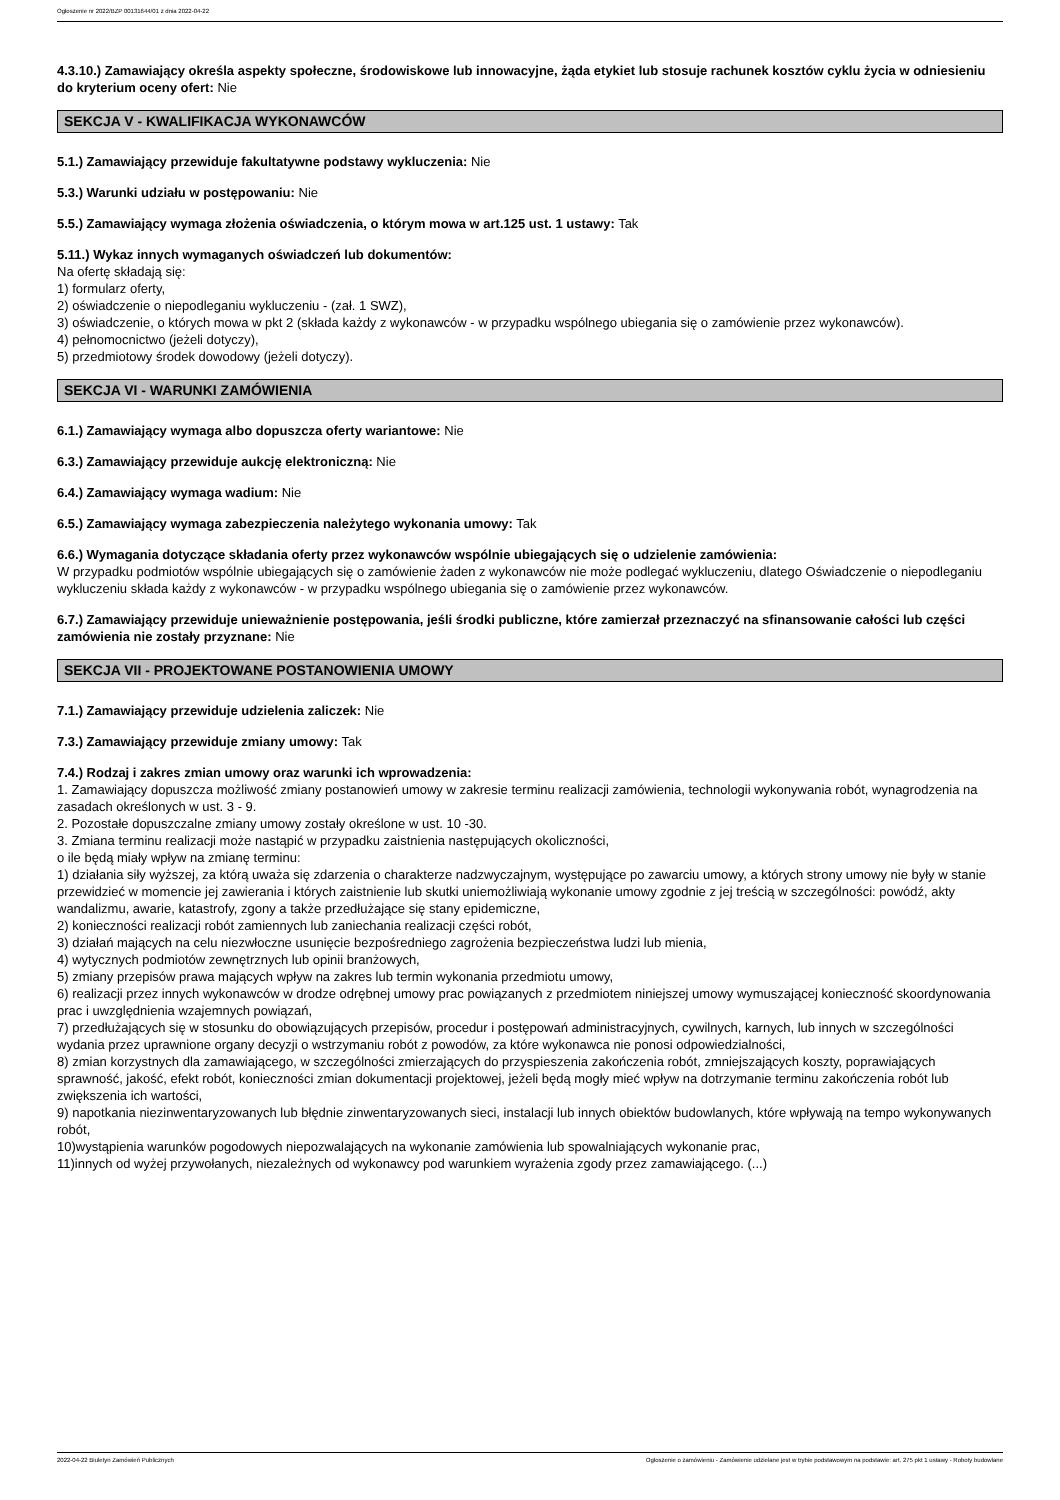Ogłoszenie nr 2022/BZP 00131644/01 z dnia 2022-04-22
4.3.10.) Zamawiający określa aspekty społeczne, środowiskowe lub innowacyjne, żąda etykiet lub stosuje rachunek kosztów cyklu życia w odniesieniu do kryterium oceny ofert: Nie
SEKCJA V - KWALIFIKACJA WYKONAWCÓW
5.1.) Zamawiający przewiduje fakultatywne podstawy wykluczenia: Nie
5.3.) Warunki udziału w postępowaniu: Nie
5.5.) Zamawiający wymaga złożenia oświadczenia, o którym mowa w art.125 ust. 1 ustawy: Tak
5.11.) Wykaz innych wymaganych oświadczeń lub dokumentów:
Na ofertę składają się:
1) formularz oferty,
2) oświadczenie o niepodleganiu wykluczeniu - (zał. 1 SWZ),
3) oświadczenie, o których mowa w pkt 2 (składa każdy z wykonawców - w przypadku wspólnego ubiegania się o zamówienie przez wykonawców).
4) pełnomocnictwo (jeżeli dotyczy),
5) przedmiotowy środek dowodowy (jeżeli dotyczy).
SEKCJA VI - WARUNKI ZAMÓWIENIA
6.1.) Zamawiający wymaga albo dopuszcza oferty wariantowe: Nie
6.3.) Zamawiający przewiduje aukcję elektroniczną: Nie
6.4.) Zamawiający wymaga wadium: Nie
6.5.) Zamawiający wymaga zabezpieczenia należytego wykonania umowy: Tak
6.6.) Wymagania dotyczące składania oferty przez wykonawców wspólnie ubiegających się o udzielenie zamówienia:
W przypadku podmiotów wspólnie ubiegających się o zamówienie żaden z wykonawców nie może podlegać wykluczeniu, dlatego Oświadczenie o niepodleganiu wykluczeniu składa każdy z wykonawców - w przypadku wspólnego ubiegania się o zamówienie przez wykonawców.
6.7.) Zamawiający przewiduje unieważnienie postępowania, jeśli środki publiczne, które zamierzał przeznaczyć na sfinansowanie całości lub części zamówienia nie zostały przyznane: Nie
SEKCJA VII - PROJEKTOWANE POSTANOWIENIA UMOWY
7.1.) Zamawiający przewiduje udzielenia zaliczek: Nie
7.3.) Zamawiający przewiduje zmiany umowy: Tak
7.4.) Rodzaj i zakres zmian umowy oraz warunki ich wprowadzenia:
1. Zamawiający dopuszcza możliwość zmiany postanowień umowy w zakresie terminu realizacji zamówienia, technologii wykonywania robót, wynagrodzenia na zasadach określonych w ust. 3 - 9.
2. Pozostałe dopuszczalne zmiany umowy zostały określone w ust. 10 -30.
3. Zmiana terminu realizacji może nastąpić w przypadku zaistnienia następujących okoliczności,
o ile będą miały wpływ na zmianę terminu:
1) działania siły wyższej, za którą uważa się zdarzenia o charakterze nadzwyczajnym, występujące po zawarciu umowy, a których strony umowy nie były w stanie przewidzieć w momencie jej zawierania i których zaistnienie lub skutki uniemożliwiają wykonanie umowy zgodnie z jej treścią w szczególności: powódź, akty wandalizmu, awarie, katastrofy, zgony a także przedłużające się stany epidemiczne,
2) konieczności realizacji robót zamiennych lub zaniechania realizacji części robót,
3) działań mających na celu niezwłoczne usunięcie bezpośredniego zagrożenia bezpieczeństwa ludzi lub mienia,
4) wytycznych podmiotów zewnętrznych lub opinii branżowych,
5) zmiany przepisów prawa mających wpływ na zakres lub termin wykonania przedmiotu umowy,
6) realizacji przez innych wykonawców w drodze odrębnej umowy prac powiązanych z przedmiotem niniejszej umowy wymuszającej konieczność skoordynowania prac i uwzględnienia wzajemnych powiązań,
7) przedłużających się w stosunku do obowiązujących przepisów, procedur i postępowań administracyjnych, cywilnych, karnych, lub innych w szczególności wydania przez uprawnione organy decyzji o wstrzymaniu robót z powodów, za które wykonawca nie ponosi odpowiedzialności,
8) zmian korzystnych dla zamawiającego, w szczególności zmierzających do przyspieszenia zakończenia robót, zmniejszających koszty, poprawiających sprawność, jakość, efekt robót, konieczności zmian dokumentacji projektowej, jeżeli będą mogły mieć wpływ na dotrzymanie terminu zakończenia robót lub zwiększenia ich wartości,
9) napotkania niezinwentaryzowanych lub błędnie zinwentaryzowanych sieci, instalacji lub innych obiektów budowlanych, które wpływają na tempo wykonywanych robót,
10)wystąpienia warunków pogodowych niepozwalających na wykonanie zamówienia lub spowalniających wykonanie prac,
11)innych od wyżej przywołanych, niezależnych od wykonawcy pod warunkiem wyrażenia zgody przez zamawiającego. (...)
2022-04-22 Biuletyn Zamówień Publicznych Ogłoszenie o zamówieniu - Zamówienie udzielane jest w trybie podstawowym na podstawie: art. 275 pkt 1 ustawy - Roboty budowlane